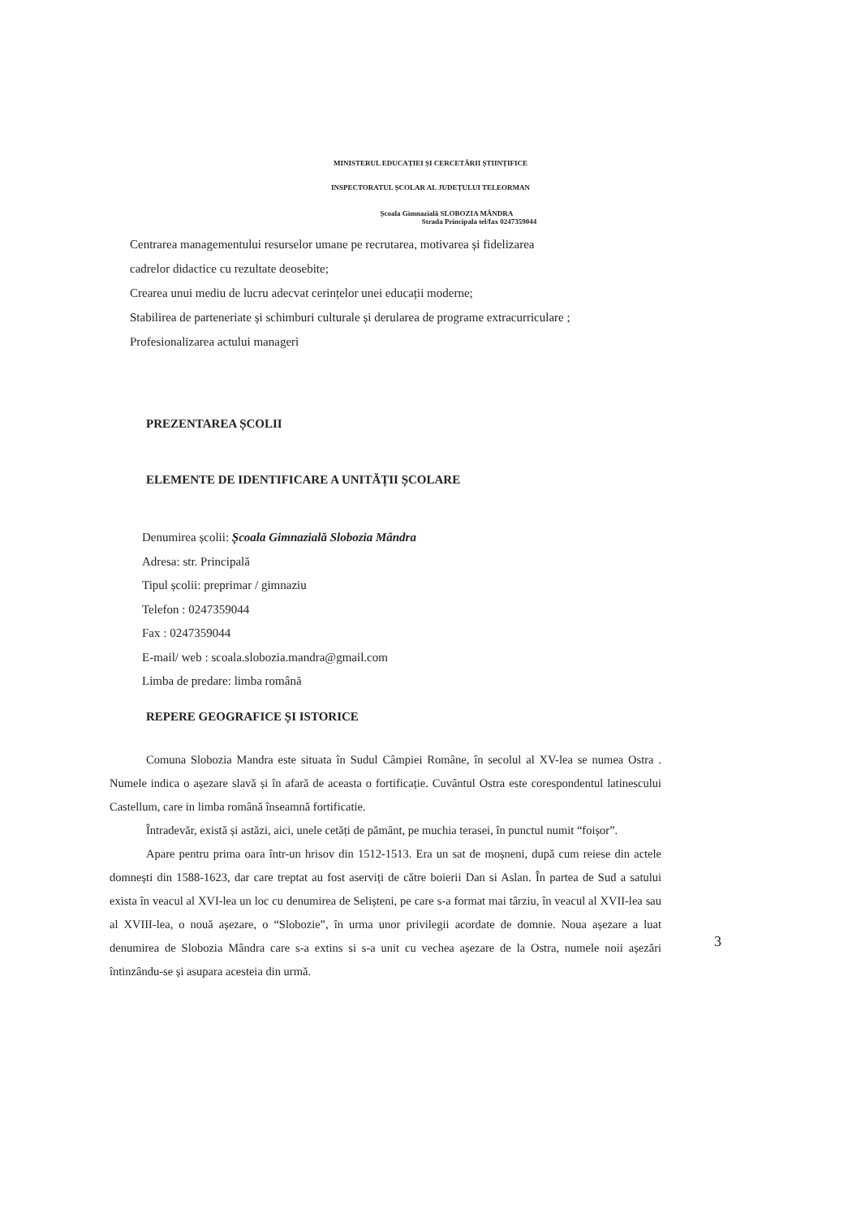MINISTERUL EDUCAȚIEI ȘI CERCETĂRII ȘTIINȚIFICE
INSPECTORATUL ȘCOLAR AL JUDEȚULUI TELEORMAN
Școala Gimnazială SLOBOZIA MÂNDRA
Strada Principala tel/fax 0247359044
Centrarea managementului resurselor umane pe recrutarea, motivarea și fidelizarea
cadrelor didactice cu rezultate deosebite;
Crearea unui mediu de lucru adecvat cerințelor unei educații moderne;
Stabilirea de parteneriate și schimburi culturale și derularea de programe extracurriculare ;
Profesionalizarea actului manageri
PREZENTAREA ȘCOLII
ELEMENTE DE IDENTIFICARE A UNITĂȚII ȘCOLARE
Denumirea școlii: Școala Gimnazială Slobozia Mândra
Adresa: str. Principală
Tipul școlii: preprimar / gimnaziu
Telefon : 0247359044
Fax : 0247359044
E-mail/ web : scoala.slobozia.mandra@gmail.com
Limba de predare: limba română
REPERE GEOGRAFICE ȘI ISTORICE
Comuna Slobozia Mandra este situata în Sudul Câmpiei Române, în secolul al XV-lea se numea Ostra . Numele indica o așezare slavă și în afară de aceasta o fortificație. Cuvântul Ostra este corespondentul latinescului Castellum, care in limba română înseamnă fortificatie.
Întradevăr, există și astăzi, aici, unele cetăți de pământ, pe muchia terasei, în punctul numit “foișor”.
Apare pentru prima oara într-un hrisov din 1512-1513. Era un sat de moșneni, după cum reiese din actele domnești din 1588-1623, dar care treptat au fost aserviți de către boierii Dan si Aslan. În partea de Sud a satului exista în veacul al XVI-lea un loc cu denumirea de Selișteni, pe care s-a format mai târziu, în veacul al XVII-lea sau al XVIII-lea, o nouă așezare, o “Slobozie”, în urma unor privilegii acordate de domnie. Noua așezare a luat denumirea de Slobozia Mândra care s-a extins si s-a unit cu vechea așezare de la Ostra, numele noii așezări întinzându-se și asupara acesteia din urmă.
3